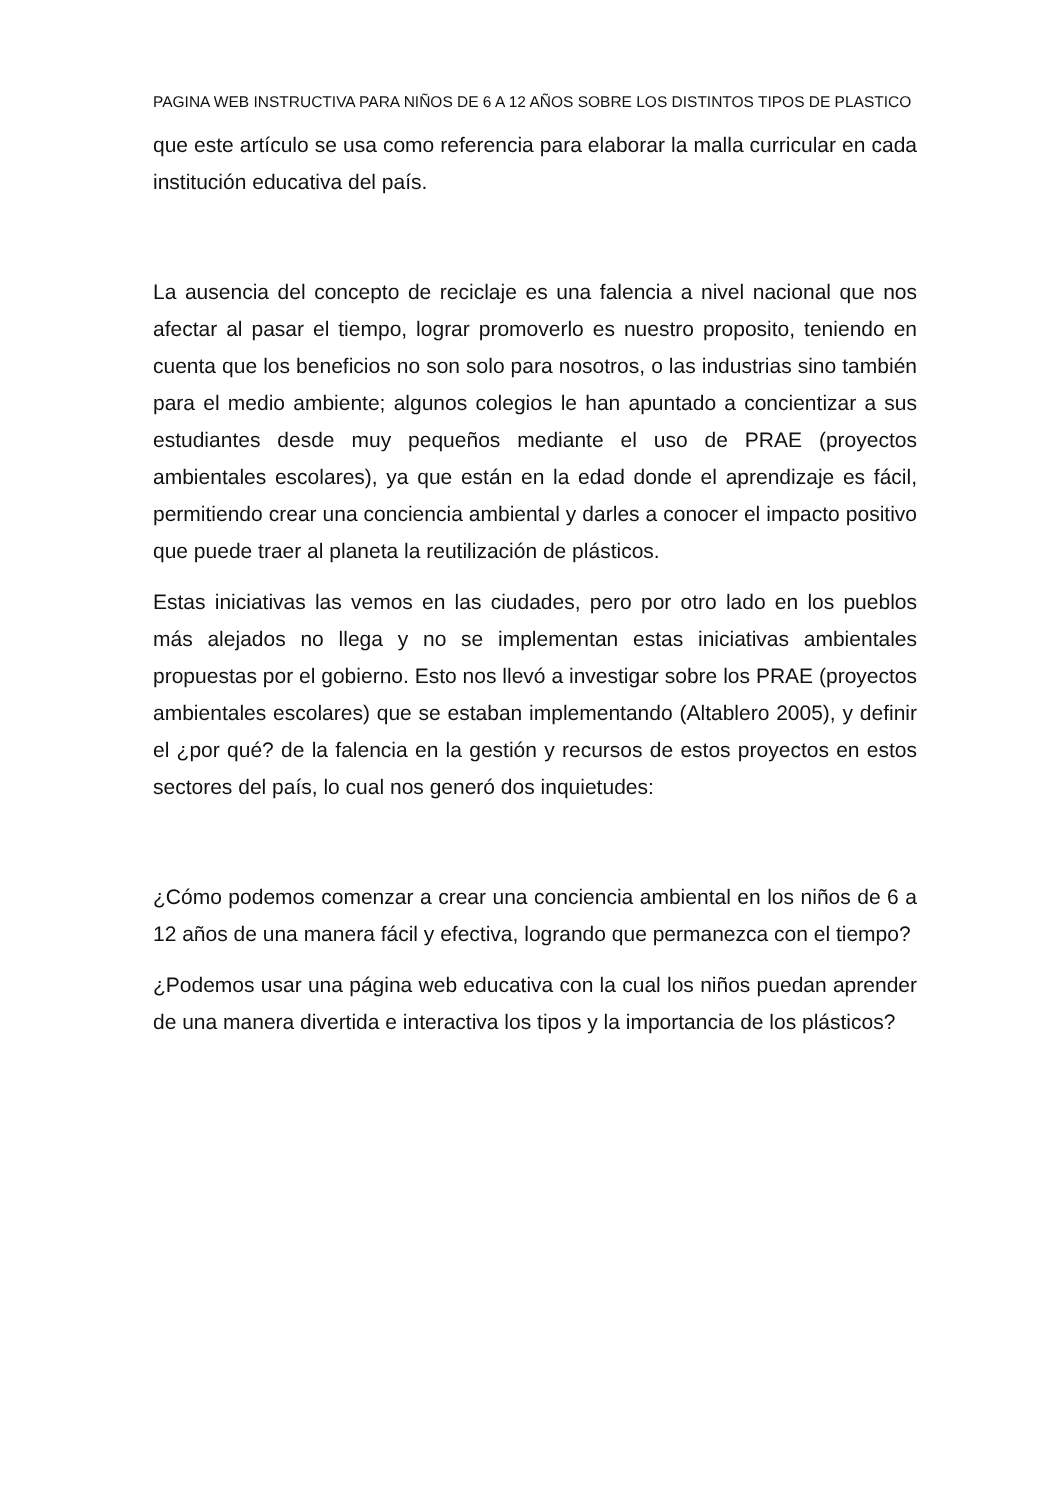PAGINA WEB INSTRUCTIVA PARA NIÑOS DE 6 A 12 AÑOS SOBRE LOS DISTINTOS TIPOS DE PLASTICO
que este artículo se usa como referencia para elaborar la malla curricular en cada institución educativa del país.
La ausencia del concepto de reciclaje es una falencia a nivel nacional que nos afectar al pasar el tiempo, lograr promoverlo es nuestro proposito, teniendo en cuenta que los beneficios no son solo para nosotros, o las industrias sino también para el medio ambiente; algunos colegios le han apuntado a concientizar a sus estudiantes desde muy pequeños mediante el uso de PRAE (proyectos ambientales escolares), ya que están en la edad donde el aprendizaje es fácil, permitiendo crear una conciencia ambiental y darles a conocer el impacto positivo que puede traer al planeta la reutilización de plásticos.
Estas iniciativas las vemos en las ciudades, pero por otro lado en los pueblos más alejados no llega y no se implementan estas iniciativas ambientales propuestas por el gobierno. Esto nos llevó a investigar sobre los PRAE (proyectos ambientales escolares) que se estaban implementando (Altablero 2005), y definir el ¿por qué? de la falencia en la gestión y recursos de estos proyectos en estos sectores del país, lo cual nos generó dos inquietudes:
¿Cómo podemos comenzar a crear una conciencia ambiental en los niños de 6 a 12 años de una manera fácil y efectiva, logrando que permanezca con el tiempo?
¿Podemos usar una página web educativa con la cual los niños puedan aprender de una manera divertida e interactiva los tipos y la importancia de los plásticos?